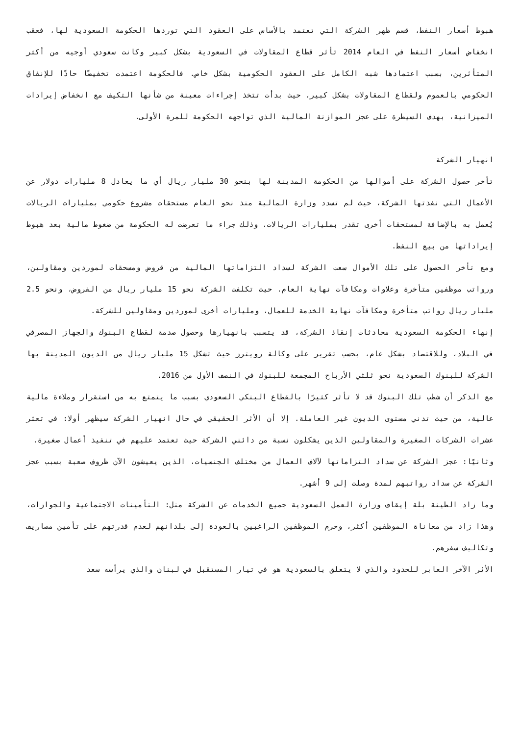هبوط أسعار النفط، قسم ظهر الشركة التي تعتمد بالأساس على العقود التي توردها الحكومة السعودية لها، فعقب انخفاض أسعار النفط في العام 2014 تأثر قطاع المقاولات في السعودية بشكل كبير وكانت سعودي أوجيه من أكثر المتأثرين، بسبب اعتمادها شبه الكامل على العقود الحكومية بشكل خاص. فالحكومة اعتمدت تخفيضًا حادًا للإنفاق الحكومي بالعموم ولقطاع المقاولات بشكل كبير، حيث بدأت تتخذ إجراءات معينة من شأنها التكيف مع انخفاض إيرادات الميزانية، بهدف السيطرة على عجز الموازنة المالية الذي تواجهه الحكومة للمرة الأولى.
انهيار الشركة
تأخر حصول الشركة على أموالها من الحكومة المدينة لها بنحو 30 مليار ريال أي ما يعادل 8 مليارات دولار عن الأعمال التي نفذتها الشركة، حيث لم تسدد وزارة المالية منذ نحو العام مستحقات مشروع حكومي بمليارات الريالات يُعمل به بالإضافة لمستحقات أخرى تقدر بمليارات الريالات. وذلك جراء ما تعرضت له الحكومة من ضغوط مالية بعد هبوط إيراداتها من بيع النفط.
ومع تأخر الحصول على تلك الأموال سعت الشركة لسداد التزاماتها المالية من قروض ومسحقات لموردين ومقاولين، ورواتب موظفين متأخرة وعلاوات ومكافآت نهاية العام. حيث تكلفت الشركة نحو 15 مليار ريال من القروض، ونحو 2.5 مليار ريال رواتب متأخرة ومكافآت نهاية الخدمة للعمال، ومليارات أخرى لموردين ومقاولين للشركة.
إنهاء الحكومة السعودية محادثات إنقاذ الشركة، قد يتسبب بانهيارها وحصول صدمة لقطاع البنوك والجهاز المصرفي في البلاد، وللاقتصاد بشكل عام، بحسب تقرير على وكالة رويترز حيث تشكل 15 مليار ريال من الديون المدينة بها الشركة للبنوك السعودية نحو ثلثي الأرباح المجمعة للبنوك في النصف الأول من 2016.
مع الذكر أن شطب تلك البنوك قد لا تأثر كثيرًا بالقطاع البنكي السعودي بسبب ما يتمتع به من استقرار وملاءة مالية عالية، من حيث تدني مستوى الديون غير العاملة. إلا أن الأثر الحقيقي في حال انهيار الشركة سيظهر أولا: في تعثر عشرات الشركات الصغيرة والمقاولين الذين يشكلون نسبة من دائني الشركة حيث تعتمد عليهم في تنفيذ أعمال صغيرة.
وثانيًا: عجز الشركة عن سداد التزاماتها لآلاف العمال من مختلف الجنسيات، الذين يعيشون الآن ظروف صعبة بسبب عجز الشركة عن سداد رواتبهم لمدة وصلت إلى 9 أشهر.
وما زاد الطينة بلة إيقاف وزارة العمل السعودية جميع الخدمات عن الشركة مثل: التأمينات الاجتماعية والجوازات، وهذا زاد من معاناة الموظفين أكثر، وحرم الموظفين الراغبين بالعودة إلى بلدانهم لعدم قدرتهم على تأمين مصاريف وتكاليف سفرهم.
الأثر الآخر العابر للحدود والذي لا يتعلق بالسعودية هو في تيار المستقبل في لبنان والذي يرأسه سعد